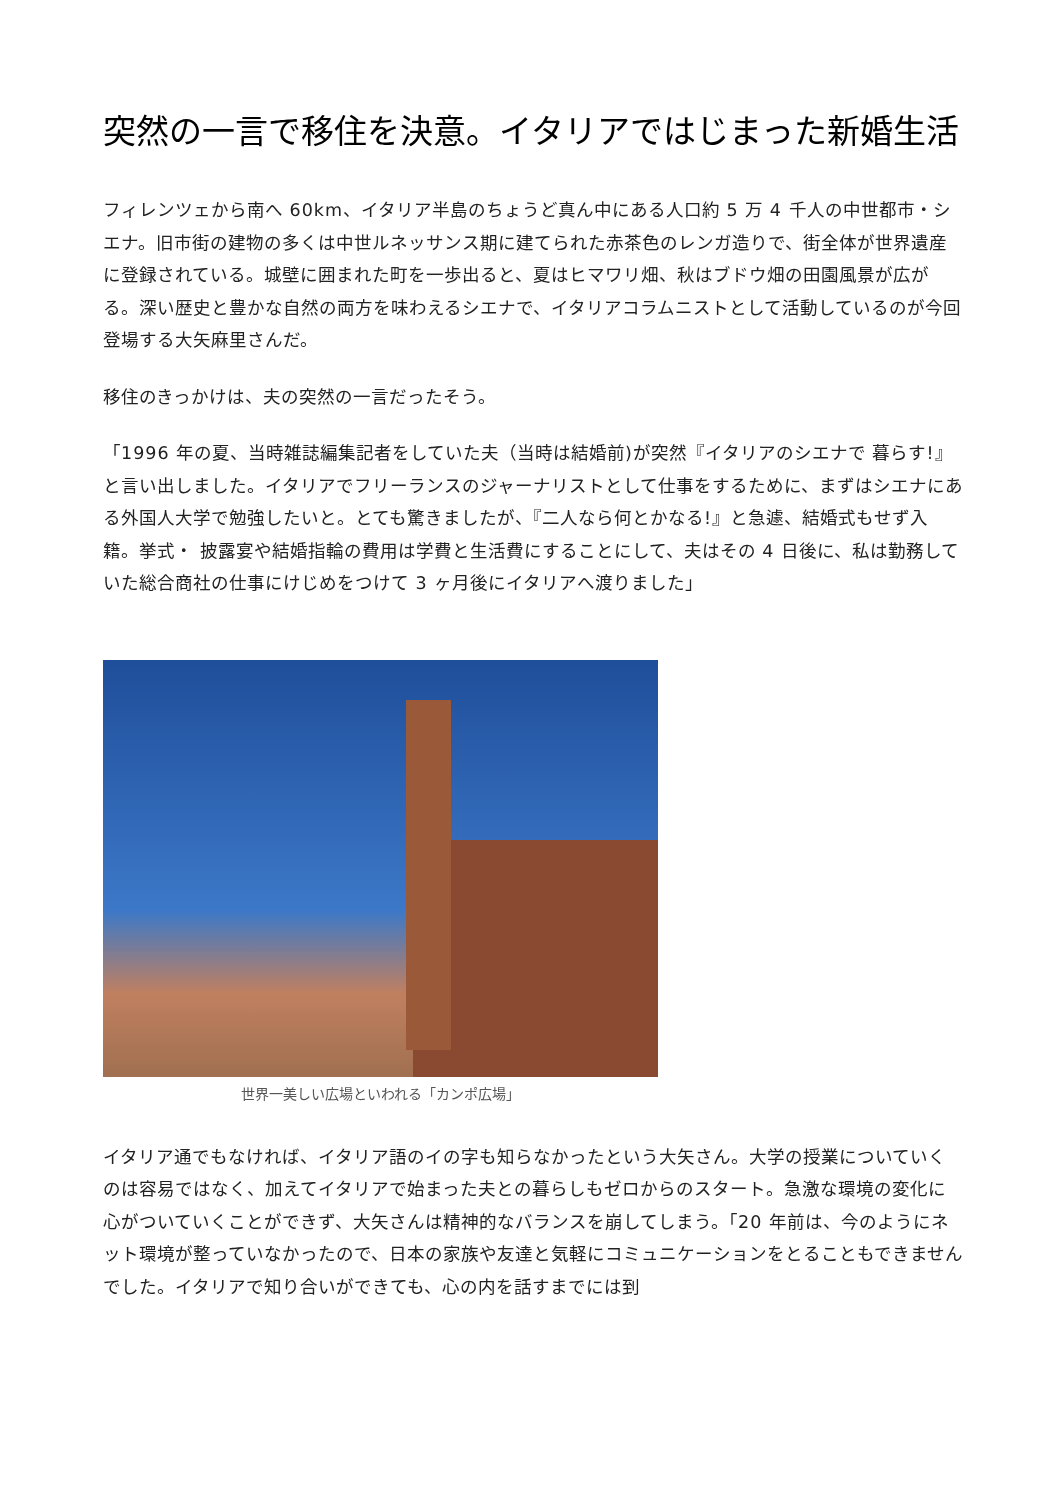突然の一言で移住を決意。イタリアではじまった新婚生活
フィレンツェから南へ 60km、イタリア半島のちょうど真ん中にある人口約 5 万 4 千人の中世都市・シエナ。旧市街の建物の多くは中世ルネッサンス期に建てられた赤茶色のレンガ造りで、街全体が世界遺産に登録されている。城壁に囲まれた町を一歩出ると、夏はヒマワリ畑、秋はブドウ畑の田園風景が広がる。深い歴史と豊かな自然の両方を味わえるシエナで、イタリアコラムニストとして活動しているのが今回登場する大矢麻里さんだ。
移住のきっかけは、夫の突然の一言だったそう。
「1996 年の夏、当時雑誌編集記者をしていた夫（当時は結婚前)が突然『イタリアのシエナで 暮らす!』と言い出しました。イタリアでフリーランスのジャーナリストとして仕事をするために、まずはシエナにある外国人大学で勉強したいと。とても驚きましたが、『二人なら何とかなる!』と急遽、結婚式もせず入籍。挙式・ 披露宴や結婚指輪の費用は学費と生活費にすることにして、夫はその 4 日後に、私は勤務していた総合商社の仕事にけじめをつけて 3 ヶ月後にイタリアへ渡りました」
世界一美しい広場といわれる「カンポ広場」
イタリア通でもなければ、イタリア語のイの字も知らなかったという大矢さん。大学の授業についていくのは容易ではなく、加えてイタリアで始まった夫との暮らしもゼロからのスタート。急激な環境の変化に心がついていくことができず、大矢さんは精神的なバランスを崩してしまう。「20 年前は、今のようにネット環境が整っていなかったので、日本の家族や友達と気軽にコミュニケーションをとることもできませんでした。イタリアで知り合いができても、心の内を話すまでには到